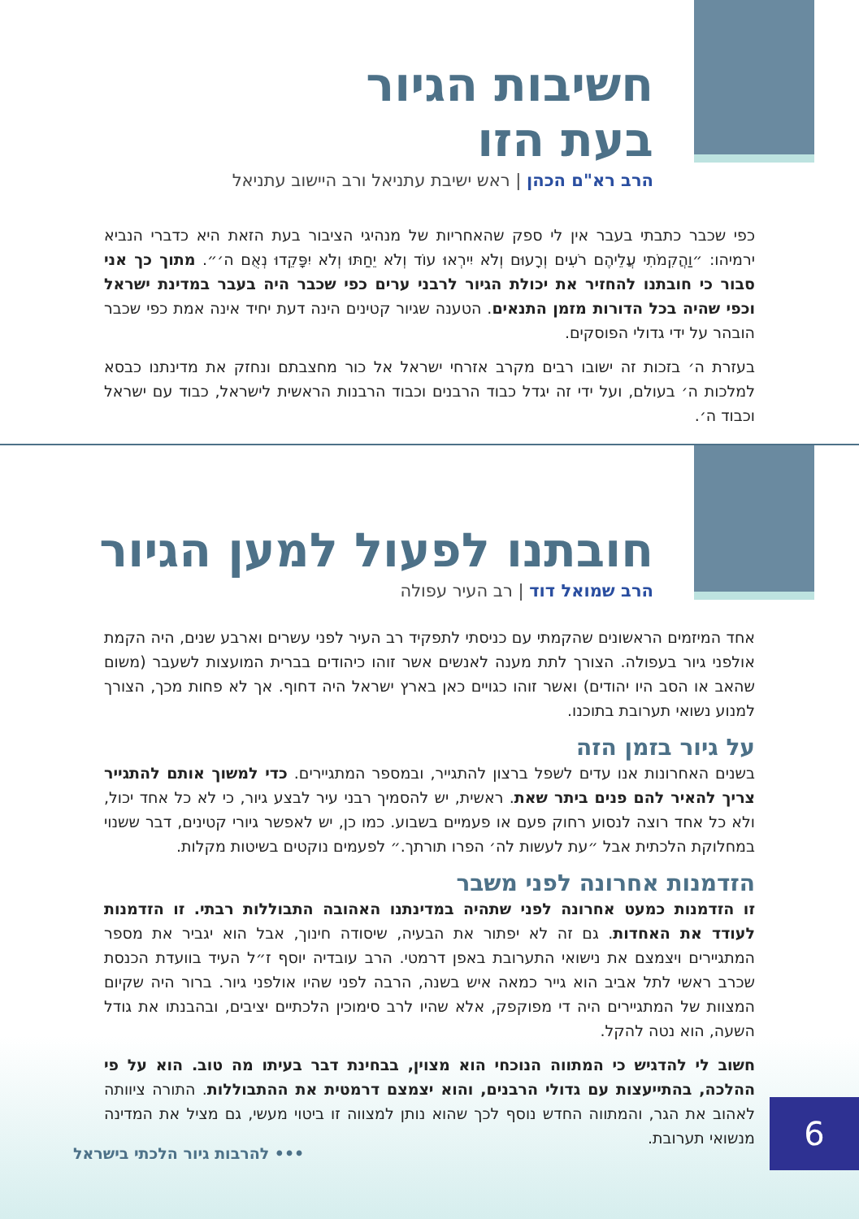חשיבות הגיור
בעת הזו
הרב רא"ם הכהן | ראש ישיבת עתניאל ורב היישוב עתניאל
כפי שכבר כתבתי בעבר אין לי ספק שהאחריות של מנהיגי הציבור בעת הזאת היא כדברי הנביא ירמיהו: ״וַהֲקִמֹתִי עֲלֵיהֶם רֹעִים וְרָעוּם וְלֹא יִירְאוּ עוֹד וְלֹא יֵחַתּוּ וְלֹא יִפָּקֵדוּ נְאֻם ה׳״. מתוך כך אני סבור כי חובתנו להחזיר את יכולת הגיור לרבני ערים כפי שכבר היה בעבר במדינת ישראל וכפי שהיה בכל הדורות מזמן התנאים. הטענה שגיור קטינים הינה דעת יחיד אינה אמת כפי שכבר הובהר על ידי גדולי הפוסקים.
בעזרת ה׳ בזכות זה ישובו רבים מקרב אזרחי ישראל אל כור מחצבתם ונחזק את מדינתנו כבסא למלכות ה׳ בעולם, ועל ידי זה יגדל כבוד הרבנים וכבוד הרבנות הראשית לישראל, כבוד עם ישראל וכבוד ה׳.
חובתנו לפעול למען הגיור
הרב שמואל דוד | רב העיר עפולה
אחד המיזמים הראשונים שהקמתי עם כניסתי לתפקיד רב העיר לפני עשרים וארבע שנים, היה הקמת אולפני גיור בעפולה. הצורך לתת מענה לאנשים אשר זוהו כיהודים בברית המועצות לשעבר (משום שהאב או הסב היו יהודים) ואשר זוהו כגויים כאן בארץ ישראל היה דחוף. אך לא פחות מכך, הצורך למנוע נשואי תערובת בתוכנו.
על גיור בזמן הזה
בשנים האחרונות אנו עדים לשפל ברצון להתגייר, ובמספר המתגיירים. כדי למשוך אותם להתגייר צריך להאיר להם פנים ביתר שאת. ראשית, יש להסמיך רבני עיר לבצע גיור, כי לא כל אחד יכול, ולא כל אחד רוצה לנסוע רחוק פעם או פעמיים בשבוע. כמו כן, יש לאפשר גיורי קטינים, דבר ששנוי במחלוקת הלכתית אבל ״עת לעשות לה׳ הפרו תורתך.״ לפעמים נוקטים בשיטות מקלות.
הזדמנות אחרונה לפני משבר
זו הזדמנות כמעט אחרונה לפני שתהיה במדינתנו האהובה התבוללות רבתי. זו הזדמנות לעודד את האחדות. גם זה לא יפתור את הבעיה, שיסודה חינוך, אבל הוא יגביר את מספר המתגיירים ויצמצם את נישואי התערובת באפן דרמטי. הרב עובדיה יוסף ז״ל העיד בוועדת הכנסת שכרב ראשי לתל אביב הוא גייר כמאה איש בשנה, הרבה לפני שהיו אולפני גיור. ברור היה שקיום המצוות של המתגיירים היה די מפוקפק, אלא שהיו לרב סימוכין הלכתיים יציבים, ובהבנתו את גודל השעה, הוא נטה להקל.
חשוב לי להדגיש כי המתווה הנוכחי הוא מצוין, בבחינת דבר בעיתו מה טוב. הוא על פי ההלכה, בהתייעצות עם גדולי הרבנים, והוא יצמצם דרמטית את ההתבוללות. התורה ציוותה לאהוב את הגר, והמתווה החדש נוסף לכך שהוא נותן למצווה זו ביטוי מעשי, גם מציל את המדינה מנשואי תערובת.
••• להרבות גיור הלכתי בישראל 6